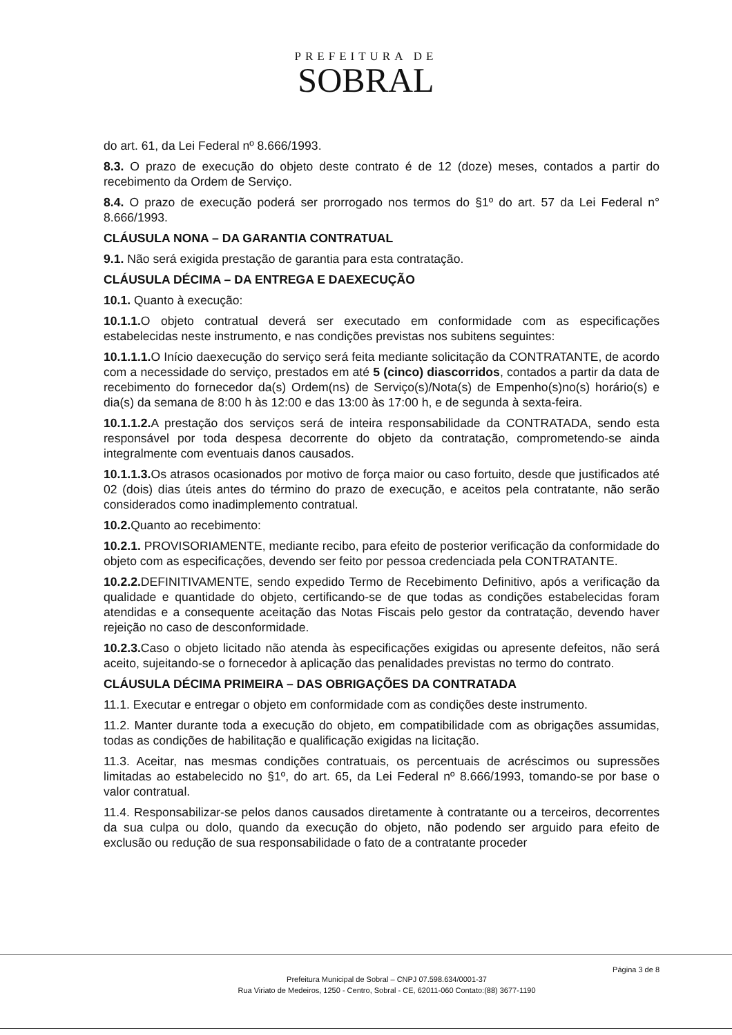PREFEITURA DE
SOBRAL
do art. 61, da Lei Federal nº 8.666/1993.
8.3. O prazo de execução do objeto deste contrato é de 12 (doze) meses, contados a partir do recebimento da Ordem de Serviço.
8.4. O prazo de execução poderá ser prorrogado nos termos do §1º do art. 57 da Lei Federal n° 8.666/1993.
CLÁUSULA NONA – DA GARANTIA CONTRATUAL
9.1. Não será exigida prestação de garantia para esta contratação.
CLÁUSULA DÉCIMA – DA ENTREGA E DAEXECUÇÃO
10.1. Quanto à execução:
10.1.1. O objeto contratual deverá ser executado em conformidade com as especificações estabelecidas neste instrumento, e nas condições previstas nos subitens seguintes:
10.1.1.1. O Início daexecução do serviço será feita mediante solicitação da CONTRATANTE, de acordo com a necessidade do serviço, prestados em até 5 (cinco) diascorridos, contados a partir da data de recebimento do fornecedor da(s) Ordem(ns) de Serviço(s)/Nota(s) de Empenho(s)no(s) horário(s) e dia(s) da semana de 8:00 h às 12:00 e das 13:00 às 17:00 h, e de segunda à sexta-feira.
10.1.1.2. A prestação dos serviços será de inteira responsabilidade da CONTRATADA, sendo esta responsável por toda despesa decorrente do objeto da contratação, comprometendo-se ainda integralmente com eventuais danos causados.
10.1.1.3. Os atrasos ocasionados por motivo de força maior ou caso fortuito, desde que justificados até 02 (dois) dias úteis antes do término do prazo de execução, e aceitos pela contratante, não serão considerados como inadimplemento contratual.
10.2. Quanto ao recebimento:
10.2.1. PROVISORIAMENTE, mediante recibo, para efeito de posterior verificação da conformidade do objeto com as especificações, devendo ser feito por pessoa credenciada pela CONTRATANTE.
10.2.2. DEFINITIVAMENTE, sendo expedido Termo de Recebimento Definitivo, após a verificação da qualidade e quantidade do objeto, certificando-se de que todas as condições estabelecidas foram atendidas e a consequente aceitação das Notas Fiscais pelo gestor da contratação, devendo haver rejeição no caso de desconformidade.
10.2.3. Caso o objeto licitado não atenda às especificações exigidas ou apresente defeitos, não será aceito, sujeitando-se o fornecedor à aplicação das penalidades previstas no termo do contrato.
CLÁUSULA DÉCIMA PRIMEIRA – DAS OBRIGAÇÕES DA CONTRATADA
11.1. Executar e entregar o objeto em conformidade com as condições deste instrumento.
11.2. Manter durante toda a execução do objeto, em compatibilidade com as obrigações assumidas, todas as condições de habilitação e qualificação exigidas na licitação.
11.3. Aceitar, nas mesmas condições contratuais, os percentuais de acréscimos ou supressões limitadas ao estabelecido no §1º, do art. 65, da Lei Federal nº 8.666/1993, tomando-se por base o valor contratual.
11.4. Responsabilizar-se pelos danos causados diretamente à contratante ou a terceiros, decorrentes da sua culpa ou dolo, quando da execução do objeto, não podendo ser arguido para efeito de exclusão ou redução de sua responsabilidade o fato de a contratante proceder
Página 3 de 8
Prefeitura Municipal de Sobral – CNPJ 07.598.634/0001-37
Rua Viriato de Medeiros, 1250 - Centro, Sobral - CE, 62011-060 Contato:(88) 3677-1190